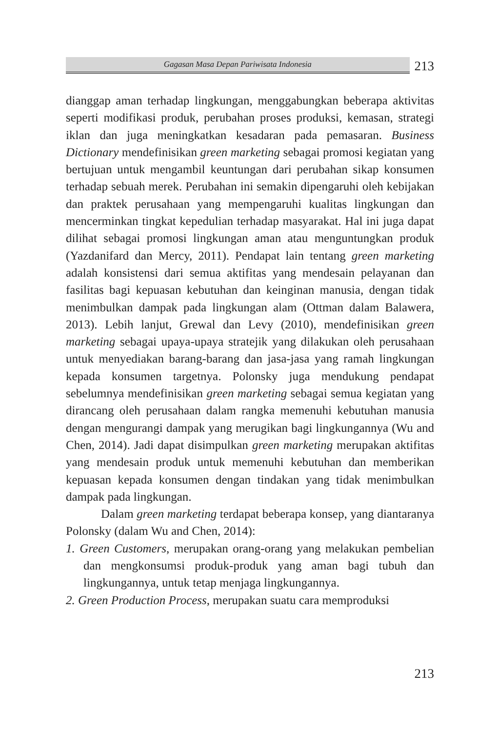Gagasan Masa Depan Pariwisata Indonesia
213
dianggap aman terhadap lingkungan, menggabungkan beberapa aktivitas seperti modifikasi produk, perubahan proses produksi, kemasan, strategi iklan dan juga meningkatkan kesadaran pada pemasaran. Business Dictionary mendefinisikan green marketing sebagai promosi kegiatan yang bertujuan untuk mengambil keuntungan dari perubahan sikap konsumen terhadap sebuah merek. Perubahan ini semakin dipengaruhi oleh kebijakan dan praktek perusahaan yang mempengaruhi kualitas lingkungan dan mencerminkan tingkat kepedulian terhadap masyarakat. Hal ini juga dapat dilihat sebagai promosi lingkungan aman atau menguntungkan produk (Yazdanifard dan Mercy, 2011). Pendapat lain tentang green marketing adalah konsistensi dari semua aktifitas yang mendesain pelayanan dan fasilitas bagi kepuasan kebutuhan dan keinginan manusia, dengan tidak menimbulkan dampak pada lingkungan alam (Ottman dalam Balawera, 2013). Lebih lanjut, Grewal dan Levy (2010), mendefinisikan green marketing sebagai upaya-upaya stratejik yang dilakukan oleh perusahaan untuk menyediakan barang-barang dan jasa-jasa yang ramah lingkungan kepada konsumen targetnya. Polonsky juga mendukung pendapat sebelumnya mendefinisikan green marketing sebagai semua kegiatan yang dirancang oleh perusahaan dalam rangka memenuhi kebutuhan manusia dengan mengurangi dampak yang merugikan bagi lingkungannya (Wu and Chen, 2014). Jadi dapat disimpulkan green marketing merupakan aktifitas yang mendesain produk untuk memenuhi kebutuhan dan memberikan kepuasan kepada konsumen dengan tindakan yang tidak menimbulkan dampak pada lingkungan.
Dalam green marketing terdapat beberapa konsep, yang diantaranya Polonsky (dalam Wu and Chen, 2014):
1. Green Customers, merupakan orang-orang yang melakukan pembelian dan mengkonsumsi produk-produk yang aman bagi tubuh dan lingkungannya, untuk tetap menjaga lingkungannya.
2. Green Production Process, merupakan suatu cara memproduksi
213